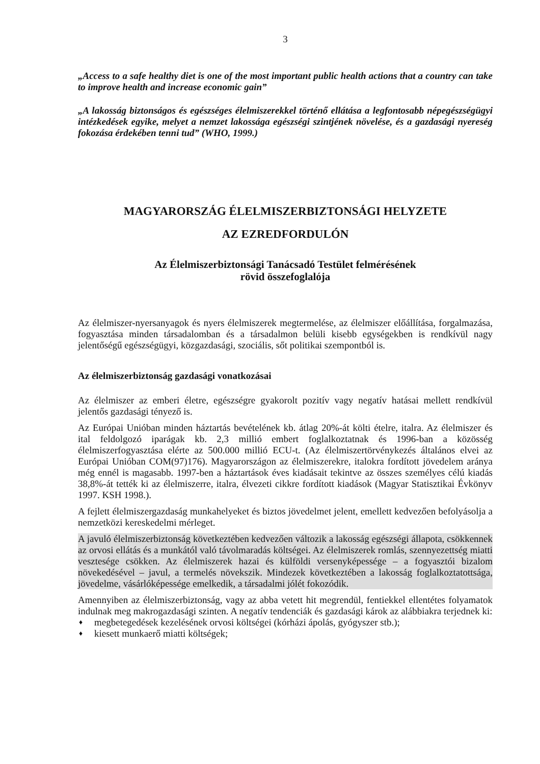3
„Access to a safe healthy diet is one of the most important public health actions that a country can take to improve health and increase economic gain”
„A lakosság biztonságos és egészséges élelmiszerekkel történő ellátása a legfontosabb népegészségügyi intézkedések egyike, melyet a nemzet lakossága egészségi szintjének növelése, és a gazdasági nyereség fokozása érdekében tenni tud” (WHO, 1999.)
MAGYARORSZÁG ÉLELMISZERBIZTONSÁGI HELYZETE
AZ EZREDFORDULÓN
Az Élelmiszerbiztonsági Tanácsadó Testület felmérésének
rövid összefoglalója
Az élelmiszer-nyersanyagok és nyers élelmiszerek megtermelése, az élelmiszer előállítása, forgalmazása, fogyasztása minden társadalomban és a társadalmon belüli kisebb egységekben is rendkívül nagy jelentőségű egészségügyi, közgazdasági, szociális, sőt politikai szempontból is.
Az élelmiszerbiztonság gazdasági vonatkozásai
Az élelmiszer az emberi életre, egészségre gyakorolt pozitív vagy negatív hatásai mellett rendkívül jelentős gazdasági tényező is.
Az Európai Unióban minden háztartás bevételének kb. átlag 20%-át költi ételre, italra. Az élelmiszer és ital feldolgozó iparágak kb. 2,3 millió embert foglalkoztatnak és 1996-ban a közösség élelmiszerfogyasztása elérte az 500.000 millió ECU-t. (Az élelmiszertörvénykezés általános elvei az Európai Unióban COM(97)176). Magyarországon az élelmiszerekre, italokra fordított jövedelem aránya még ennél is magasabb. 1997-ben a háztartások éves kiadásait tekintve az összes személyes célú kiadás 38,8%-át tették ki az élelmiszerre, italra, élvezeti cikkre fordított kiadások (Magyar Statisztikai Évkönyv 1997. KSH 1998.).
A fejlett élelmiszergazdaság munkahelyeket és biztos jövedelmet jelent, emellett kedvezően befolyásolja a nemzetközi kereskedelmi mérleget.
A javuló élelmiszerbiztonság következtében kedvezően változik a lakosság egészségi állapota, csökkennek az orvosi ellátás és a munkától való távolmaradás költségei. Az élelmiszerek romlás, szennyezettség miatti vesztesége csökken. Az élelmiszerek hazai és külföldi versenyképessége – a fogyasztói bizalom növekedésével – javul, a termelés növekszik. Mindezek következtében a lakosság foglalkoztatottsága, jövedelme, vásárlóképessége emelkedik, a társadalmi jólét fokozódik.
Amennyiben az élelmiszerbiztonság, vagy az abba vetett hit megrendül, fentiekkel ellentétes folyamatok indulnak meg makrogazdasági szinten. A negatív tendenciák és gazdasági károk az alábbiakra terjednek ki:
♦ megbetegedések kezelésének orvosi költségei (kórházi ápolás, gyógyszer stb.);
♦ kiesett munkaerő miatti költségek;